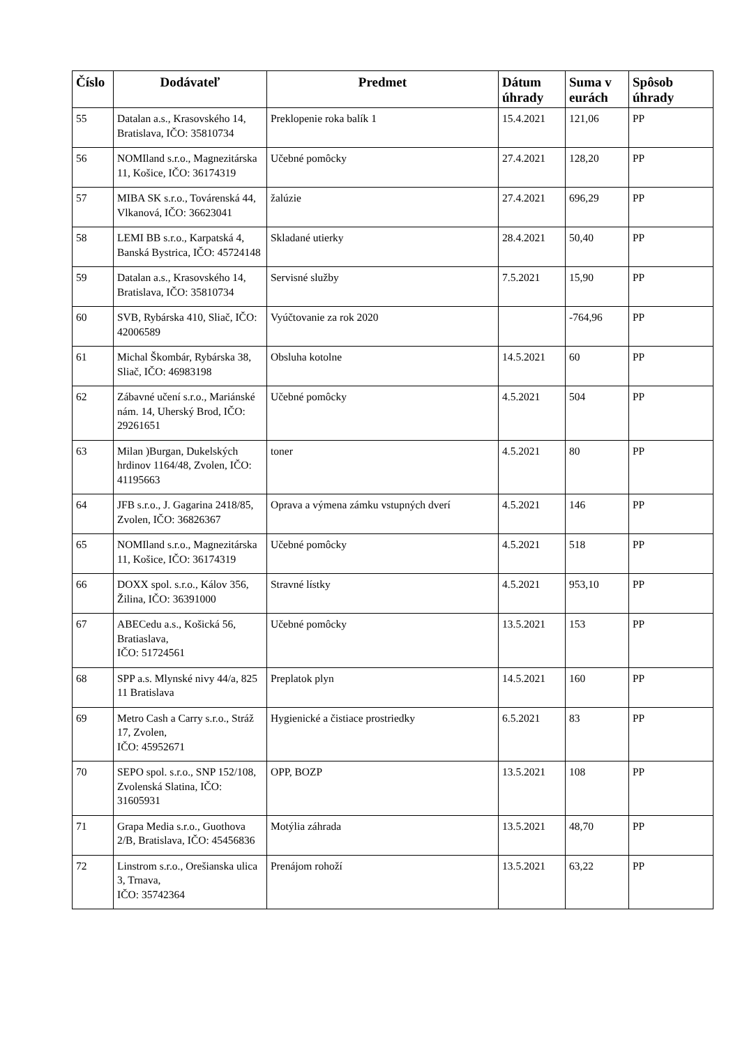| Číslo | Dodávateľ | Predmet | Dátum úhrady | Suma v eurách | Spôsob úhrady |
| --- | --- | --- | --- | --- | --- |
| 55 | Datalan a.s., Krasovského 14, Bratislava, IČO: 35810734 | Preklopenie roka balík 1 | 15.4.2021 | 121,06 | PP |
| 56 | NOMIland s.r.o., Magnezitárska 11, Košice, IČO: 36174319 | Učebné pomôcky | 27.4.2021 | 128,20 | PP |
| 57 | MIBA SK s.r.o., Továrenská 44, Vlkanová, IČO: 36623041 | žalúzie | 27.4.2021 | 696,29 | PP |
| 58 | LEMI BB s.r.o., Karpatská 4, Banská Bystrica, IČO: 45724148 | Skladané utierky | 28.4.2021 | 50,40 | PP |
| 59 | Datalan a.s., Krasovského 14, Bratislava, IČO: 35810734 | Servisné služby | 7.5.2021 | 15,90 | PP |
| 60 | SVB, Rybárska 410, Sliač, IČO: 42006589 | Vyúčtovanie za rok 2020 | | -764,96 | PP |
| 61 | Michal Škombár, Rybárska 38, Sliač, IČO: 46983198 | Obsluha kotolne | 14.5.2021 | 60 | PP |
| 62 | Zábavné učení s.r.o., Mariánské nám. 14, Uherský Brod, IČO: 29261651 | Učebné pomôcky | 4.5.2021 | 504 | PP |
| 63 | Milan )Burgan, Dukelských hrdinov 1164/48, Zvolen, IČO: 41195663 | toner | 4.5.2021 | 80 | PP |
| 64 | JFB s.r.o., J. Gagarina 2418/85, Zvolen, IČO: 36826367 | Oprava a výmena zámku vstupných dverí | 4.5.2021 | 146 | PP |
| 65 | NOMIland s.r.o., Magnezitárska 11, Košice, IČO: 36174319 | Učebné pomôcky | 4.5.2021 | 518 | PP |
| 66 | DOXX spol. s.r.o., Kálov 356, Žilina, IČO: 36391000 | Stravné lístky | 4.5.2021 | 953,10 | PP |
| 67 | ABECedu a.s., Košická 56, Bratiaslava, IČO: 51724561 | Učebné pomôcky | 13.5.2021 | 153 | PP |
| 68 | SPP a.s. Mlynské nivy 44/a, 825 11 Bratislava | Preplatok plyn | 14.5.2021 | 160 | PP |
| 69 | Metro Cash a Carry s.r.o., Stráž 17, Zvolen, IČO: 45952671 | Hygienické a čistiace prostriedky | 6.5.2021 | 83 | PP |
| 70 | SEPO spol. s.r.o., SNP 152/108, Zvolenská Slatina, IČO: 31605931 | OPP, BOZP | 13.5.2021 | 108 | PP |
| 71 | Grapa Media s.r.o., Guothova 2/B, Bratislava, IČO: 45456836 | Motýlia záhrada | 13.5.2021 | 48,70 | PP |
| 72 | Linstrom s.r.o., Orešianska ulica 3, Trnava, IČO: 35742364 | Prenájom rohoží | 13.5.2021 | 63,22 | PP |